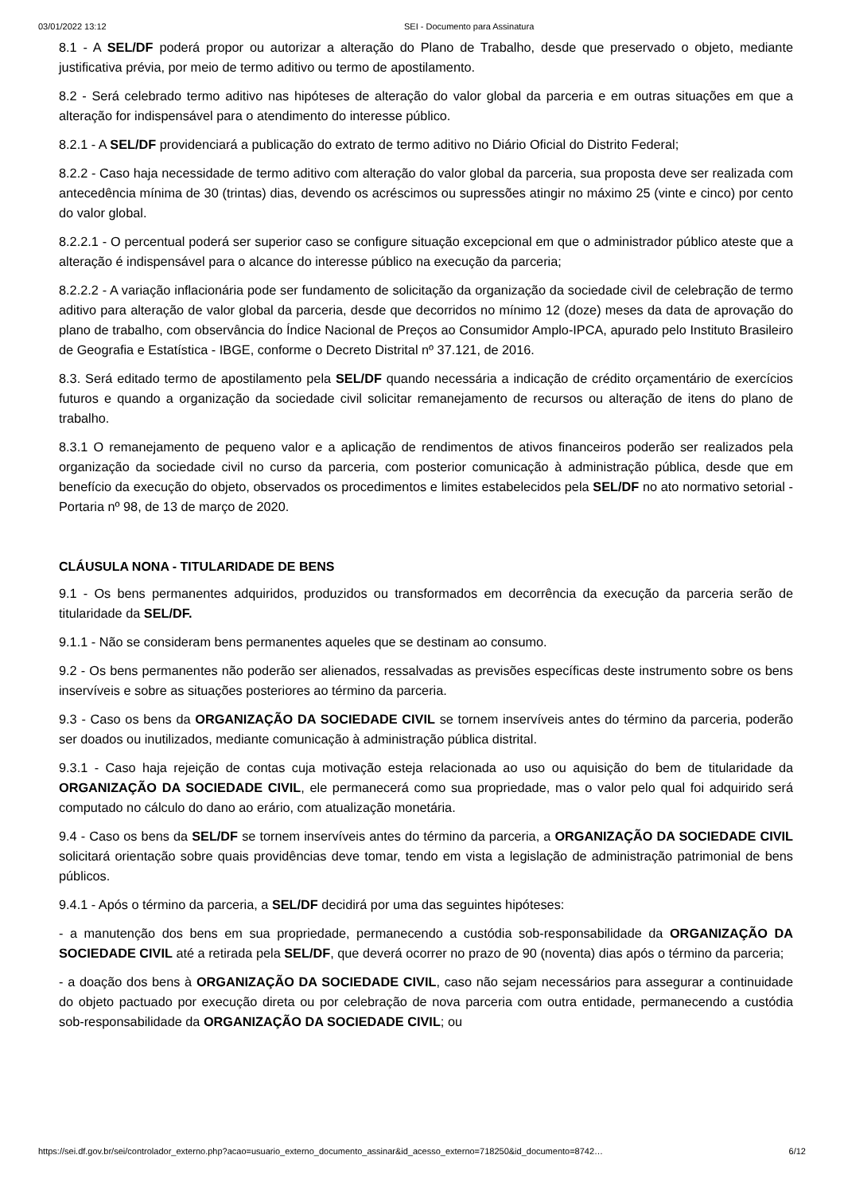03/01/2022 13:12 SEI - Documento para Assinatura
8.1 - A SEL/DF poderá propor ou autorizar a alteração do Plano de Trabalho, desde que preservado o objeto, mediante justificativa prévia, por meio de termo aditivo ou termo de apostilamento.
8.2 - Será celebrado termo aditivo nas hipóteses de alteração do valor global da parceria e em outras situações em que a alteração for indispensável para o atendimento do interesse público.
8.2.1 - A SEL/DF providenciará a publicação do extrato de termo aditivo no Diário Oficial do Distrito Federal;
8.2.2 - Caso haja necessidade de termo aditivo com alteração do valor global da parceria, sua proposta deve ser realizada com antecedência mínima de 30 (trintas) dias, devendo os acréscimos ou supressões atingir no máximo 25 (vinte e cinco) por cento do valor global.
8.2.2.1 - O percentual poderá ser superior caso se configure situação excepcional em que o administrador público ateste que a alteração é indispensável para o alcance do interesse público na execução da parceria;
8.2.2.2 - A variação inflacionária pode ser fundamento de solicitação da organização da sociedade civil de celebração de termo aditivo para alteração de valor global da parceria, desde que decorridos no mínimo 12 (doze) meses da data de aprovação do plano de trabalho, com observância do Índice Nacional de Preços ao Consumidor Amplo-IPCA, apurado pelo Instituto Brasileiro de Geografia e Estatística - IBGE, conforme o Decreto Distrital nº 37.121, de 2016.
8.3. Será editado termo de apostilamento pela SEL/DF quando necessária a indicação de crédito orçamentário de exercícios futuros e quando a organização da sociedade civil solicitar remanejamento de recursos ou alteração de itens do plano de trabalho.
8.3.1 O remanejamento de pequeno valor e a aplicação de rendimentos de ativos financeiros poderão ser realizados pela organização da sociedade civil no curso da parceria, com posterior comunicação à administração pública, desde que em benefício da execução do objeto, observados os procedimentos e limites estabelecidos pela SEL/DF no ato normativo setorial - Portaria nº 98, de 13 de março de 2020.
CLÁUSULA NONA - TITULARIDADE DE BENS
9.1 - Os bens permanentes adquiridos, produzidos ou transformados em decorrência da execução da parceria serão de titularidade da SEL/DF.
9.1.1 - Não se consideram bens permanentes aqueles que se destinam ao consumo.
9.2 - Os bens permanentes não poderão ser alienados, ressalvadas as previsões específicas deste instrumento sobre os bens inservíveis e sobre as situações posteriores ao término da parceria.
9.3 - Caso os bens da ORGANIZAÇÃO DA SOCIEDADE CIVIL se tornem inservíveis antes do término da parceria, poderão ser doados ou inutilizados, mediante comunicação à administração pública distrital.
9.3.1 - Caso haja rejeição de contas cuja motivação esteja relacionada ao uso ou aquisição do bem de titularidade da ORGANIZAÇÃO DA SOCIEDADE CIVIL, ele permanecerá como sua propriedade, mas o valor pelo qual foi adquirido será computado no cálculo do dano ao erário, com atualização monetária.
9.4 - Caso os bens da SEL/DF se tornem inservíveis antes do término da parceria, a ORGANIZAÇÃO DA SOCIEDADE CIVIL solicitará orientação sobre quais providências deve tomar, tendo em vista a legislação de administração patrimonial de bens públicos.
9.4.1 - Após o término da parceria, a SEL/DF decidirá por uma das seguintes hipóteses:
- a manutenção dos bens em sua propriedade, permanecendo a custódia sob-responsabilidade da ORGANIZAÇÃO DA SOCIEDADE CIVIL até a retirada pela SEL/DF, que deverá ocorrer no prazo de 90 (noventa) dias após o término da parceria;
- a doação dos bens à ORGANIZAÇÃO DA SOCIEDADE CIVIL, caso não sejam necessários para assegurar a continuidade do objeto pactuado por execução direta ou por celebração de nova parceria com outra entidade, permanecendo a custódia sob-responsabilidade da ORGANIZAÇÃO DA SOCIEDADE CIVIL; ou
https://sei.df.gov.br/sei/controlador_externo.php?acao=usuario_externo_documento_assinar&id_acesso_externo=718250&id_documento=8742… 6/12